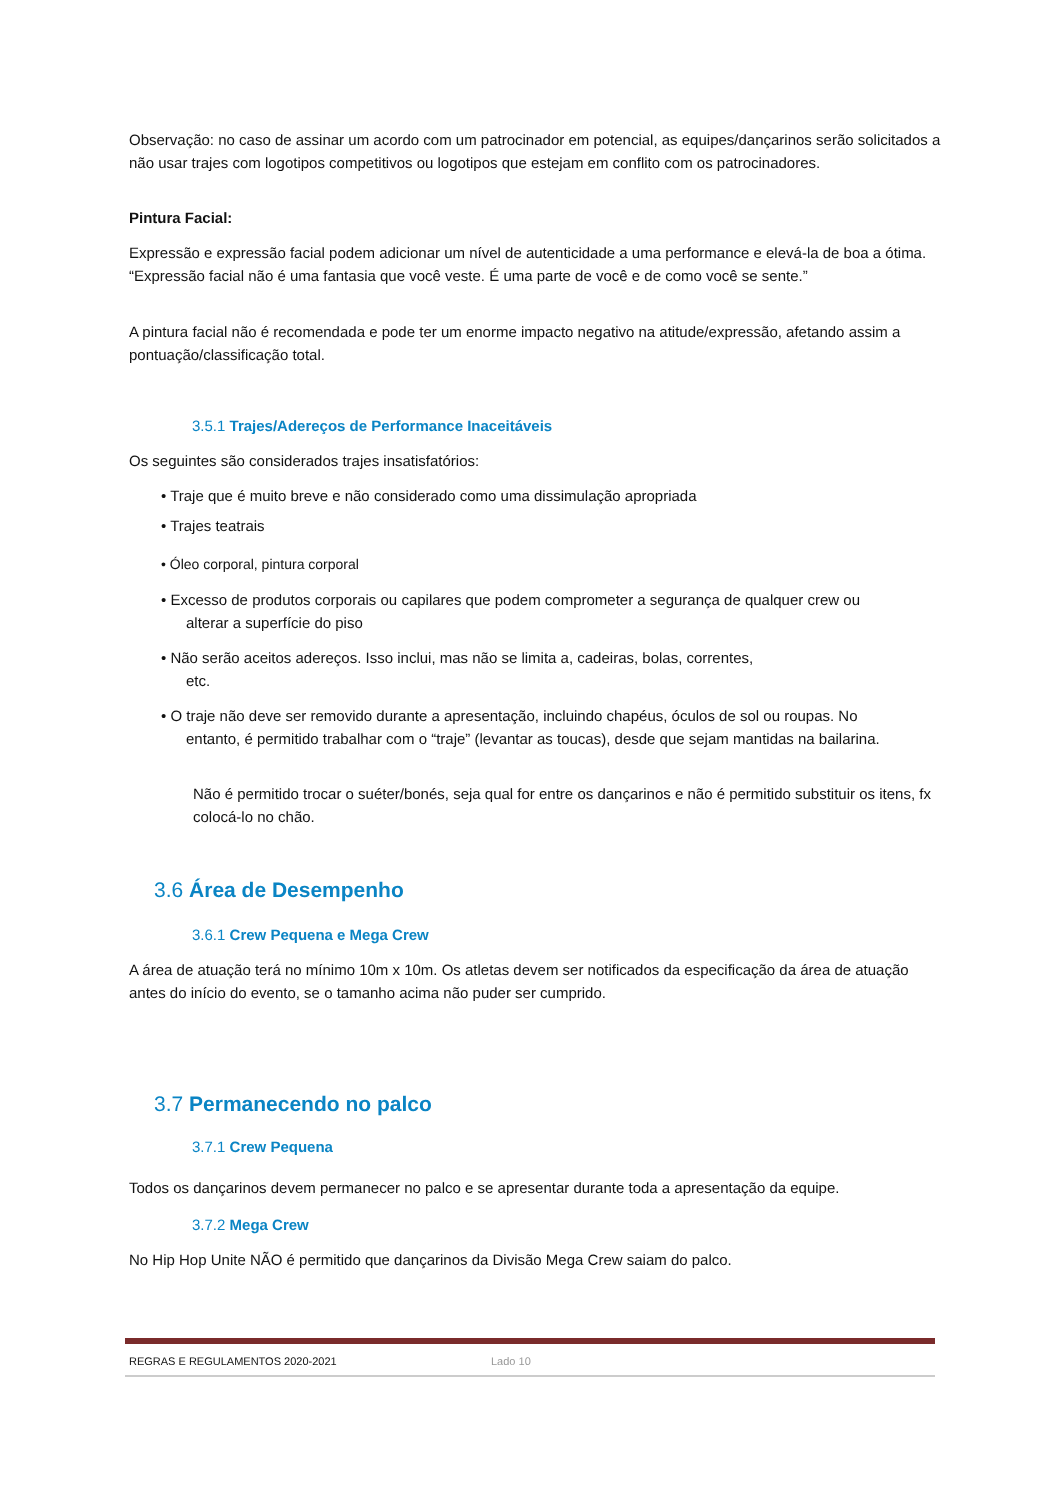Observação: no caso de assinar um acordo com um patrocinador em potencial, as equipes/dançarinos serão solicitados a não usar trajes com logotipos competitivos ou logotipos que estejam em conflito com os patrocinadores.
Pintura Facial:
Expressão e expressão facial podem adicionar um nível de autenticidade a uma performance e elevá-la de boa a ótima. “Expressão facial não é uma fantasia que você veste. É uma parte de você e de como você se sente.”
A pintura facial não é recomendada e pode ter um enorme impacto negativo na atitude/expressão, afetando assim a pontuação/classificação total.
3.5.1 Trajes/Adereços de Performance Inaceitáveis
Os seguintes são considerados trajes insatisfatórios:
• Traje que é muito breve e não considerado como uma dissimulação apropriada
• Trajes teatrais
• Óleo corporal, pintura corporal
• Excesso de produtos corporais ou capilares que podem comprometer a segurança de qualquer crew ou
alterar a superfície do piso
• Não serão aceitos adereços. Isso inclui, mas não se limita a, cadeiras, bolas, correntes,
etc.
• O traje não deve ser removido durante a apresentação, incluindo chapéus, óculos de sol ou roupas. No
entanto, é permitido trabalhar com o “traje” (levantar as toucas), desde que sejam mantidas na bailarina.
Não é permitido trocar o suéter/bonés, seja qual for entre os dançarinos e não é permitido substituir os itens, fx colocá-lo no chão.
3.6 Área de Desempenho
3.6.1 Crew Pequena e Mega Crew
A área de atuação terá no mínimo 10m x 10m. Os atletas devem ser notificados da especificação da área de atuação antes do início do evento, se o tamanho acima não puder ser cumprido.
3.7 Permanecendo no palco
3.7.1 Crew Pequena
Todos os dançarinos devem permanecer no palco e se apresentar durante toda a apresentação da equipe.
3.7.2 Mega Crew
No Hip Hop Unite NÃO é permitido que dançarinos da Divisão Mega Crew saiam do palco.
REGRAS E REGULAMENTOS 2020-2021 Lado 10